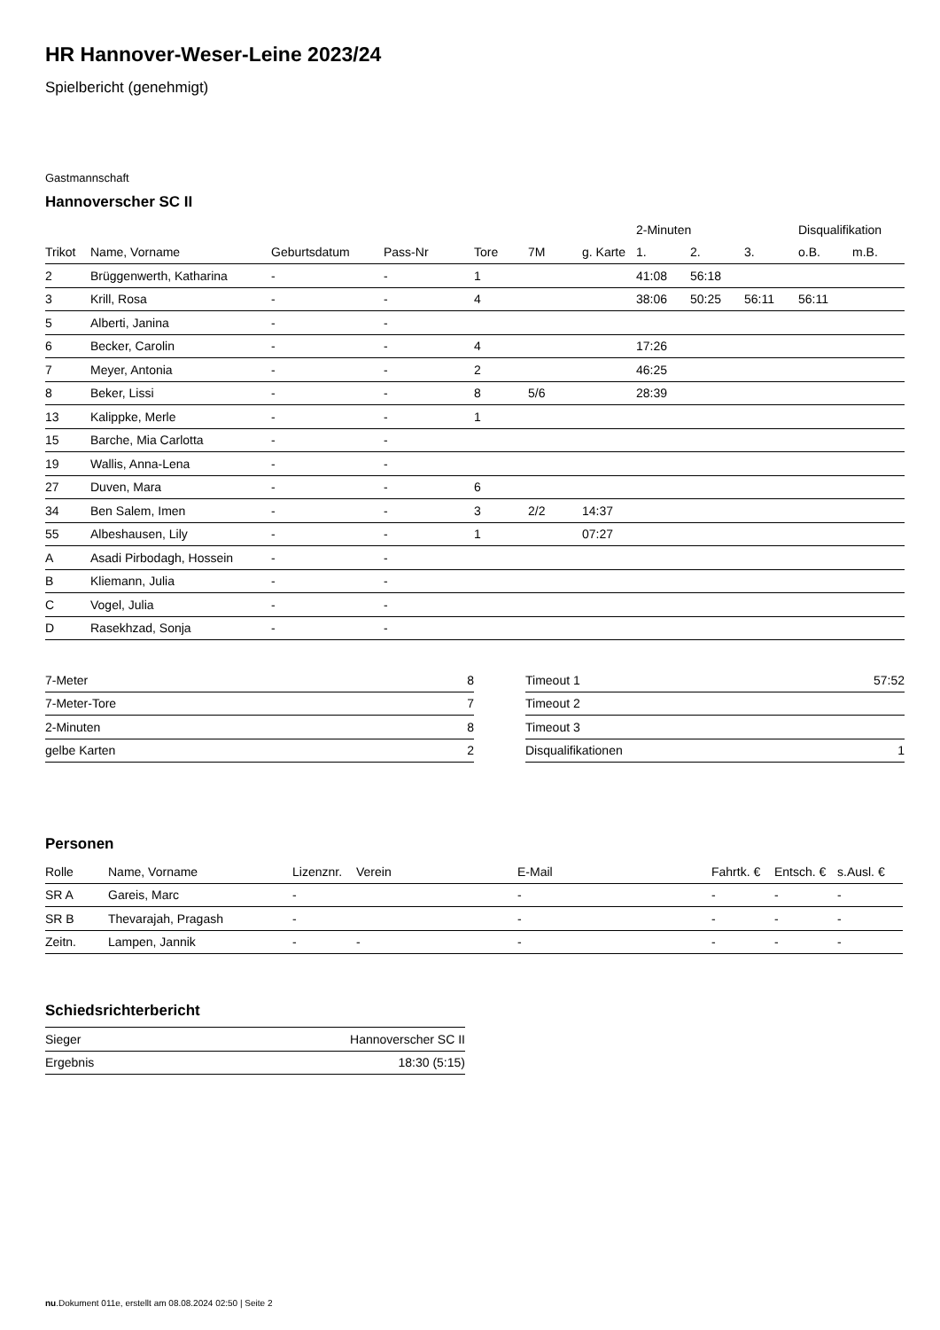HR Hannover-Weser-Leine 2023/24
Spielbericht (genehmigt)
Gastmannschaft
Hannoverscher SC II
| | | | | | | | 2-Minuten | | | Disqualifikation | |
| --- | --- | --- | --- | --- | --- | --- | --- | --- | --- | --- | --- |
| Trikot | Name, Vorname | Geburtsdatum | Pass-Nr | Tore | 7M | g. Karte | 1. | 2. | 3. | o.B. | m.B. |
| 2 | Brüggenwerth, Katharina | - | - | 1 | | | 41:08 | 56:18 | | | |
| 3 | Krill, Rosa | - | - | 4 | | | 38:06 | 50:25 | 56:11 | 56:11 | |
| 5 | Alberti, Janina | - | - | | | | | | | | |
| 6 | Becker, Carolin | - | - | 4 | | | 17:26 | | | | |
| 7 | Meyer, Antonia | - | - | 2 | | | 46:25 | | | | |
| 8 | Beker, Lissi | - | - | 8 | 5/6 | | 28:39 | | | | |
| 13 | Kalippke, Merle | - | - | 1 | | | | | | | |
| 15 | Barche, Mia Carlotta | - | - | | | | | | | | |
| 19 | Wallis, Anna-Lena | - | - | | | | | | | | |
| 27 | Duven, Mara | - | - | 6 | | | | | | | |
| 34 | Ben Salem, Imen | - | - | 3 | 2/2 | 14:37 | | | | | |
| 55 | Albeshausen, Lily | - | - | 1 | | 07:27 | | | | | |
| A | Asadi Pirbodagh, Hossein | - | - | | | | | | | | |
| B | Kliemann, Julia | - | - | | | | | | | | |
| C | Vogel, Julia | - | - | | | | | | | | |
| D | Rasekhzad, Sonja | - | - | | | | | | | | |
| 7-Meter | 8 |
| 7-Meter-Tore | 7 |
| 2-Minuten | 8 |
| gelbe Karten | 2 |
| Timeout 1 | 57:52 |
| Timeout 2 | |
| Timeout 3 | |
| Disqualifikationen | 1 |
Personen
| Rolle | Name, Vorname | Lizenznr. | Verein | E-Mail | Fahrtk. € | Entsch. € | s.Ausl. € |
| --- | --- | --- | --- | --- | --- | --- | --- |
| SR A | Gareis, Marc | - | | - | - | - | - |
| SR B | Thevarajah, Pragash | - | | - | - | - | - |
| Zeitn. | Lampen, Jannik | - | - | - | - | - | - |
Schiedsrichterbericht
| Sieger | Hannoverscher SC II |
| Ergebnis | 18:30 (5:15) |
nu.Dokument 011e, erstellt am 08.08.2024 02:50 | Seite 2